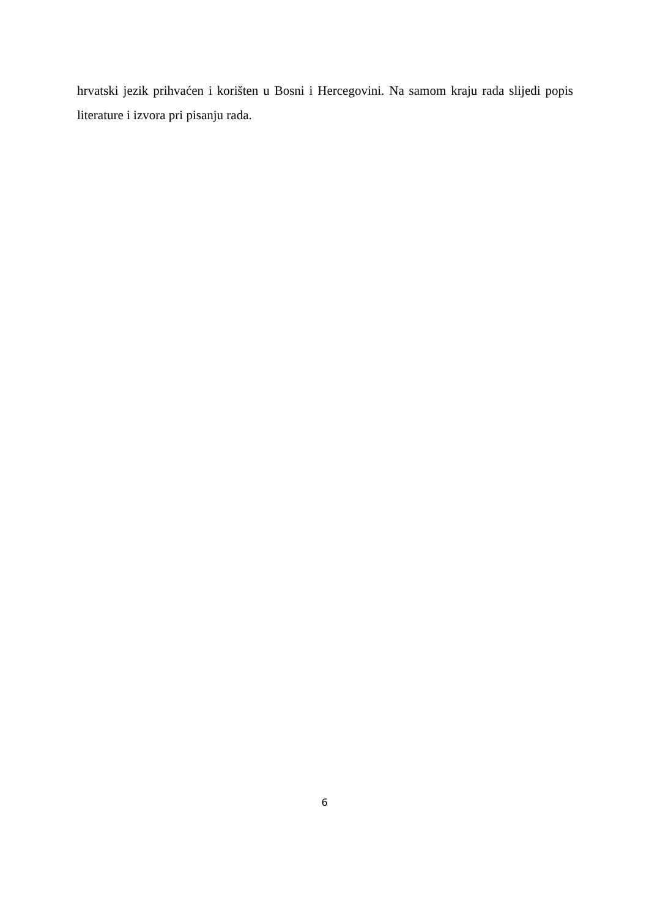hrvatski jezik prihvaćen i korišten u Bosni i Hercegovini. Na samom kraju rada slijedi popis literature i izvora pri pisanju rada.
6